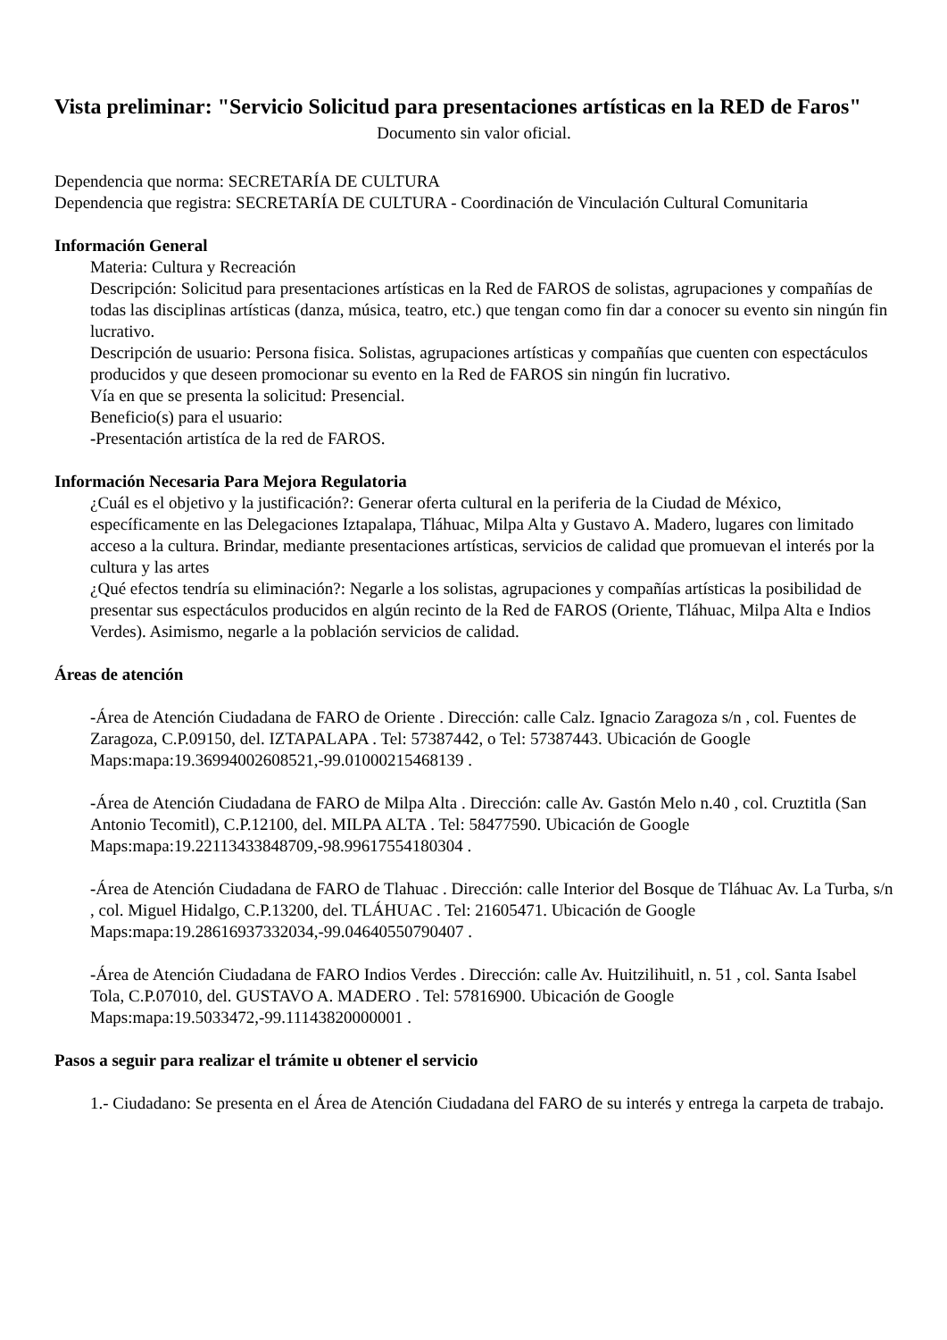Vista preliminar: "Servicio Solicitud para presentaciones artísticas en la RED de Faros"
Documento sin valor oficial.
Dependencia que norma: SECRETARÍA DE CULTURA
Dependencia que registra: SECRETARÍA DE CULTURA - Coordinación de Vinculación Cultural Comunitaria
Información General
Materia: Cultura y Recreación
Descripción: Solicitud para presentaciones artísticas en la Red de FAROS de solistas, agrupaciones y compañías de todas las disciplinas artísticas (danza, música, teatro, etc.) que tengan como fin dar a conocer su evento sin ningún fin lucrativo.
Descripción de usuario: Persona fisica. Solistas, agrupaciones artísticas y compañías que cuenten con espectáculos producidos y que deseen promocionar su evento en la Red de FAROS sin ningún fin lucrativo.
Vía en que se presenta la solicitud: Presencial.
Beneficio(s) para el usuario:
-Presentación artistíca de la red de FAROS.
Información Necesaria Para Mejora Regulatoria
¿Cuál es el objetivo y la justificación?: Generar oferta cultural en la periferia de la Ciudad de México, específicamente en las Delegaciones Iztapalapa, Tláhuac, Milpa Alta y Gustavo A. Madero, lugares con limitado acceso a la cultura. Brindar, mediante presentaciones artísticas, servicios de calidad que promuevan el interés por la cultura y las artes
¿Qué efectos tendría su eliminación?: Negarle a los solistas, agrupaciones y compañías artísticas la posibilidad de presentar sus espectáculos producidos en algún recinto de la Red de FAROS (Oriente, Tláhuac, Milpa Alta e Indios Verdes). Asimismo, negarle a la población servicios de calidad.
Áreas de atención
-Área de Atención Ciudadana de FARO de Oriente . Dirección: calle Calz. Ignacio Zaragoza s/n , col. Fuentes de Zaragoza, C.P.09150, del. IZTAPALAPA . Tel: 57387442, o Tel: 57387443. Ubicación de Google Maps:mapa:19.36994002608521,-99.01000215468139 .
-Área de Atención Ciudadana de FARO de Milpa Alta . Dirección: calle Av. Gastón Melo n.40 , col. Cruztitla (San Antonio Tecomitl), C.P.12100, del. MILPA ALTA . Tel: 58477590. Ubicación de Google Maps:mapa:19.22113433848709,-98.99617554180304 .
-Área de Atención Ciudadana de FARO de Tlahuac . Dirección: calle Interior del Bosque de Tláhuac Av. La Turba, s/n , col. Miguel Hidalgo, C.P.13200, del. TLÁHUAC . Tel: 21605471. Ubicación de Google Maps:mapa:19.28616937332034,-99.04640550790407 .
-Área de Atención Ciudadana de FARO Indios Verdes . Dirección: calle Av. Huitzilihuitl, n. 51 , col. Santa Isabel Tola, C.P.07010, del. GUSTAVO A. MADERO . Tel: 57816900. Ubicación de Google Maps:mapa:19.5033472,-99.11143820000001 .
Pasos a seguir para realizar el trámite u obtener el servicio
1.- Ciudadano: Se presenta en el Área de Atención Ciudadana del FARO de su interés y entrega la carpeta de trabajo.